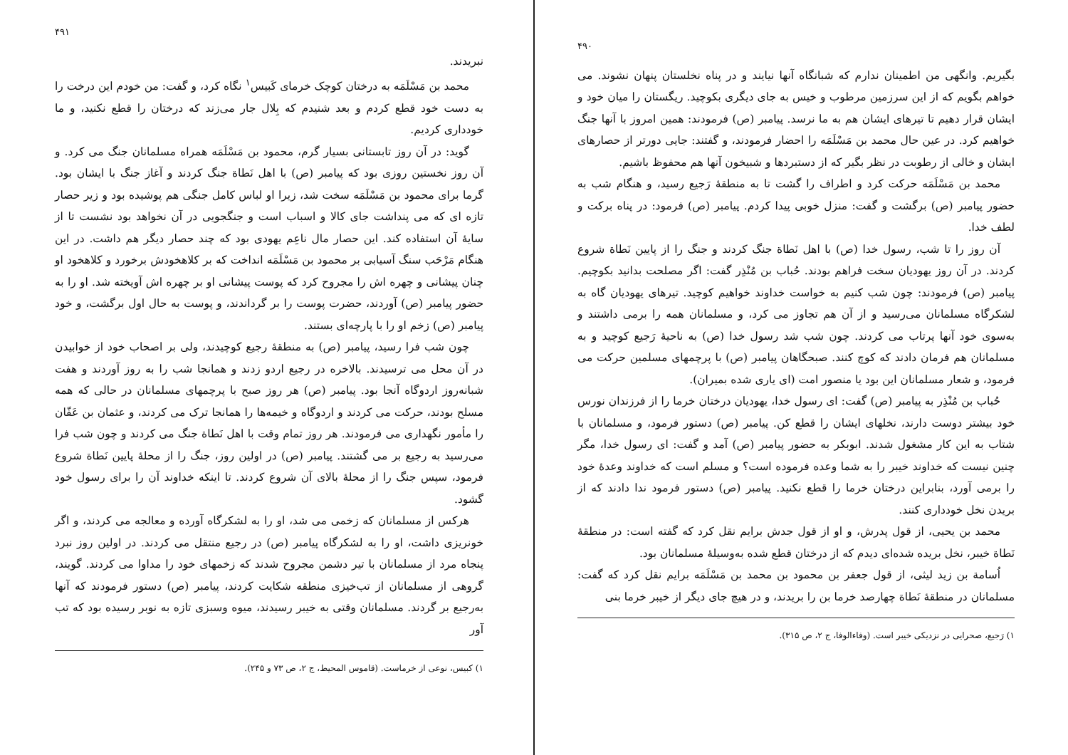۴۹۰
بگیریم. وانگهی من اطمینان ندارم که شبانگاه آنها نیایند و در پناه نخلستان پنهان نشوند. می خواهم بگویم که از این سرزمین مرطوب و خیس به جای دیگری بکوچید. ریگستان را میان خود و ایشان قرار دهیم تا تیرهای ایشان هم به ما نرسد. پیامبر (ص) فرمودند: همین امروز با آنها جنگ خواهیم کرد. در عین حال محمد بن مَسْلَمَه را احضار فرمودند، و گفتند: جایی دورتر از حصارهای ایشان و خالی از رطوبت در نظر بگیر که از دستبردها و شبیخون آنها هم محفوظ باشیم.
محمد بن مَسْلَمَه حرکت کرد و اطراف را گشت تا به منطقهٔ رَجیع رسید، و هنگام شب به حضور پیامبر (ص) برگشت و گفت: منزل خوبی پیدا کردم. پیامبر (ص) فرمود: در پناه برکت و لطف خدا.
آن روز را تا شب، رسول خدا (ص) با اهل نَطاة جنگ کردند و جنگ را از پایین نَطاة شروع کردند. در آن روز یهودیان سخت فراهم بودند. حُباب بن مُنْذِر گفت: اگر مصلحت بدانید بکوچیم. پیامبر (ص) فرمودند: چون شب کنیم به خواست خداوند خواهیم کوچید. تیرهای یهودیان گاه به لشکرگاه مسلمانان می‌رسید و از آن هم تجاوز می کرد، و مسلمانان همه را برمی داشتند و به‌سوی خود آنها پرتاب می کردند. چون شب شد رسول خدا (ص) به ناحیهٔ رَجیع کوچید و به مسلمانان هم فرمان دادند که کوچ کنند. صبحگاهان پیامبر (ص) با پرچمهای مسلمین حرکت می فرمود، و شعار مسلمانان این بود یا منصور امت (ای یاری شده بمیران).
حُباب بن مُنْذِر به پیامبر (ص) گفت: ای رسول خدا، یهودیان درختان خرما را از فرزندان نورس خود بیشتر دوست دارند، نخلهای ایشان را قطع کن. پیامبر (ص) دستور فرمود، و مسلمانان با شتاب به این کار مشغول شدند. ابوبکر به حضور پیامبر (ص) آمد و گفت: ای رسول خدا، مگر چنین نیست که خداوند خیبر را به شما وعده فرموده است؟ و مسلم است که خداوند وعدهٔ خود را برمی آورد، بنابراین درختان خرما را قطع نکنید. پیامبر (ص) دستور فرمود ندا دادند که از بریدن نخل خودداری کنند.
محمد بن یحیی، از قول پدرش، و او از قول جدش برایم نقل کرد که گفته است: در منطقهٔ نَطاة خیبر، نخل بریده شده‌ای دیدم که از درختان قطع شده به‌وسیلهٔ مسلمانان بود.
اُسامة بن زید لیثی، از قول جعفر بن محمود بن محمد بن مَسْلَمَه برایم نقل کرد که گفت: مسلمانان در منطقهٔ نَطاة چهارصد خرما بن را بریدند، و در هیچ جای دیگر از خیبر خرما بنی
۱) رَجیع، صحرایی در نزدیکی خیبر است. (وفاءالوفا، ج ۲، ص ۳۱۵).
۴۹۱
نبریدند.
محمد بن مَسْلَمَه به درختان کوچک خرمای کَبیس<sup>۱</sup> نگاه کرد، و گفت: من خودم این درخت را به دست خود قطع کردم و بعد شنیدم که بِلال جار می‌زند که درختان را قطع نکنید، و ما خودداری کردیم.
گوید: در آن روز تابستانی بسیار گرم، محمود بن مَسْلَمَه همراه مسلمانان جنگ می کرد. و آن روز نخستین روزی بود که پیامبر (ص) با اهل نَطاة جنگ کردند و آغاز جنگ با ایشان بود. گرما برای محمود بن مَسْلَمَه سخت شد، زیرا او لباس کامل جنگی هم پوشیده بود و زیر حصار تازه ای که می پنداشت جای کالا و اسباب است و جنگجویی در آن نخواهد بود نشست تا از سایهٔ آن استفاده کند. این حصار مال ناعِم یهودی بود که چند حصار دیگر هم داشت. در این هنگام مَرْحَب سنگ آسیابی بر محمود بن مَسْلَمَه انداخت که بر کلاهخودش برخورد و کلاهخود او چنان پیشانی و چهره اش را مجروح کرد که پوست پیشانی او بر چهره اش آویخته شد. او را به حضور پیامبر (ص) آوردند، حضرت پوست را بر گرداندند، و پوست به حال اول برگشت، و خود پیامبر (ص) زخم او را با پارچه‌ای بستند.
چون شب فرا رسید، پیامبر (ص) به منطقهٔ رجیع کوچیدند، ولی بر اصحاب خود از خوابیدن در آن محل می ترسیدند. بالاخره در رجیع اردو زدند و همانجا شب را به روز آوردند و هفت شبانه‌روز اردوگاه آنجا بود. پیامبر (ص) هر روز صبح با پرچمهای مسلمانان در حالی که همه مسلح بودند، حرکت می کردند و اردوگاه و خیمه‌ها را همانجا ترک می کردند، و عثمان بن عَفّان را مأمور نگهداری می فرمودند. هر روز تمام وقت با اهل نَطاة جنگ می کردند و چون شب فرا می‌رسید به رجیع بر می گشتند. پیامبر (ص) در اولین روز، جنگ را از محلهٔ پایین نَطاة شروع فرمود، سپس جنگ را از محلهٔ بالای آن شروع کردند. تا اینکه خداوند آن را برای رسول خود گشود.
هرکس از مسلمانان که زخمی می شد، او را به لشکرگاه آورده و معالجه می کردند، و اگر خونریزی داشت، او را به لشکرگاه پیامبر (ص) در رجیع منتقل می کردند. در اولین روز نبرد پنجاه مرد از مسلمانان با تیر دشمن مجروح شدند که زخمهای خود را مداوا می کردند. گویند، گروهی از مسلمانان از تب‌خیزی منطقه شکایت کردند، پیامبر (ص) دستور فرمودند که آنها به‌رجیع بر گردند. مسلمانان وقتی به خیبر رسیدند، میوه وسبزی تازه به نوبر رسیده بود که تب آور
۱) کبیس، نوعی از خرماست. (قاموس المحیط، ج ۲، ص ۷۳ و ۲۴۵).